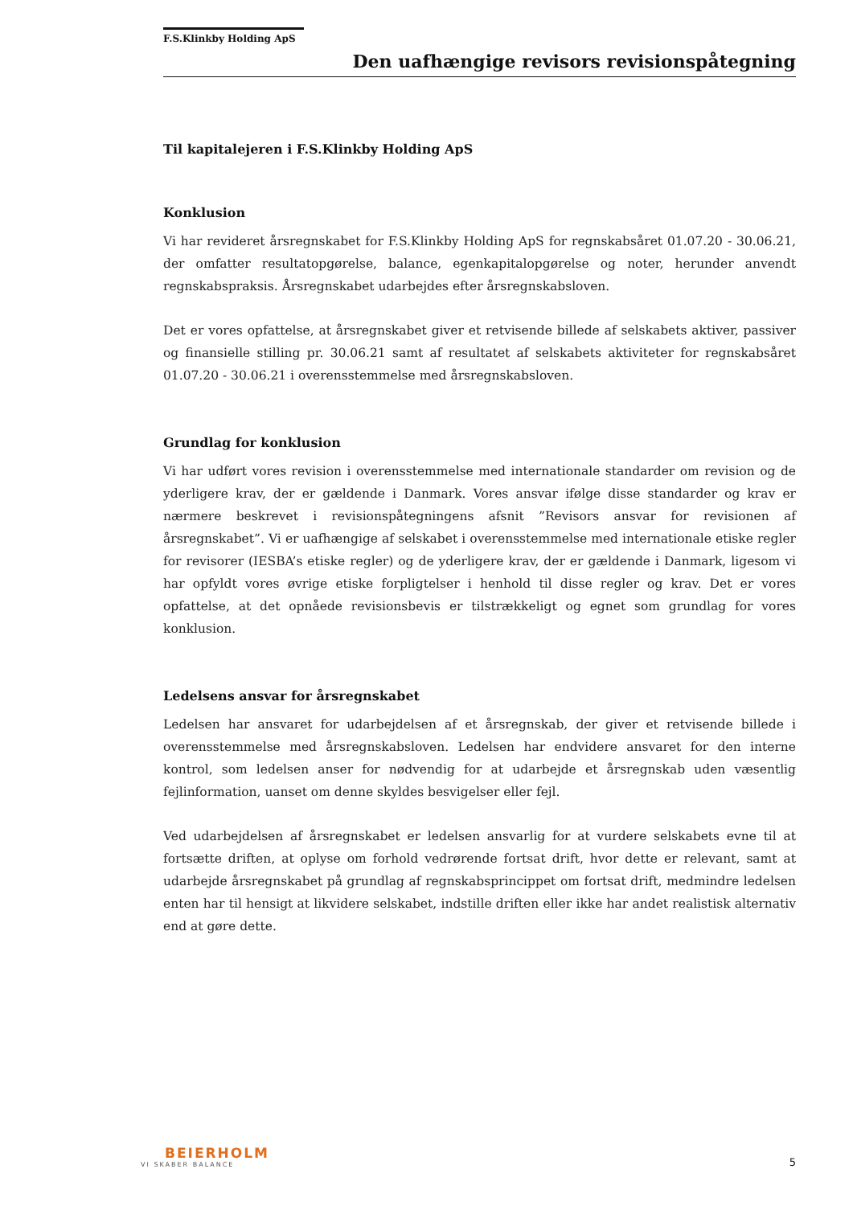F.S.Klinkby Holding ApS
Den uafhængige revisors revisionspåtegning
Til kapitalejeren i F.S.Klinkby Holding ApS
Konklusion
Vi har revideret årsregnskabet for F.S.Klinkby Holding ApS for regnskabsåret 01.07.20 - 30.06.21, der omfatter resultatopgørelse, balance, egenkapitalopgørelse og noter, herunder anvendt regnskabspraksis. Årsregnskabet udarbejdes efter årsregnskabsloven.
Det er vores opfattelse, at årsregnskabet giver et retvisende billede af selskabets aktiver, passiver og finansielle stilling pr. 30.06.21 samt af resultatet af selskabets aktiviteter for regnskabsåret 01.07.20 - 30.06.21 i overensstemmelse med årsregnskabsloven.
Grundlag for konklusion
Vi har udført vores revision i overensstemmelse med internationale standarder om revision og de yderligere krav, der er gældende i Danmark. Vores ansvar ifølge disse standarder og krav er nærmere beskrevet i revisionspåtegningens afsnit ”Revisors ansvar for revisionen af årsregnskabet”. Vi er uafhængige af selskabet i overensstemmelse med internationale etiske regler for revisorer (IESBA’s etiske regler) og de yderligere krav, der er gældende i Danmark, ligesom vi har opfyldt vores øvrige etiske forpligtelser i henhold til disse regler og krav. Det er vores opfattelse, at det opnåede revisionsbevis er tilstrækkeligt og egnet som grundlag for vores konklusion.
Ledelsens ansvar for årsregnskabet
Ledelsen har ansvaret for udarbejdelsen af et årsregnskab, der giver et retvisende billede i overensstemmelse med årsregnskabsloven. Ledelsen har endvidere ansvaret for den interne kontrol, som ledelsen anser for nødvendig for at udarbejde et årsregnskab uden væsentlig fejlinformation, uanset om denne skyldes besvigelser eller fejl.
Ved udarbejdelsen af årsregnskabet er ledelsen ansvarlig for at vurdere selskabets evne til at fortsætte driften, at oplyse om forhold vedrørende fortsat drift, hvor dette er relevant, samt at udarbejde årsregnskabet på grundlag af regnskabsprincippet om fortsat drift, medmindre ledelsen enten har til hensigt at likvidere selskabet, indstille driften eller ikke har andet realistisk alternativ end at gøre dette.
BEIERHOLM
VI SKABER BALANCE
5